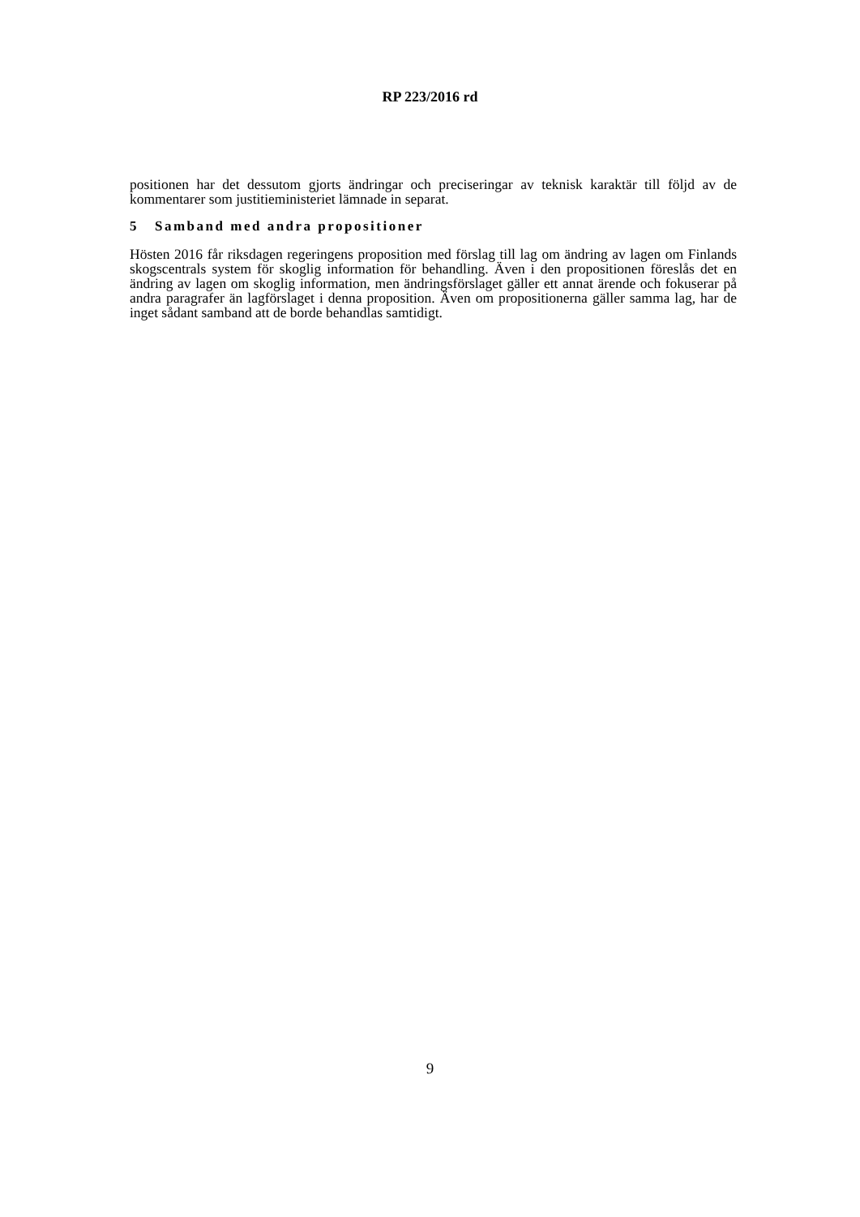RP 223/2016 rd
positionen har det dessutom gjorts ändringar och preciseringar av teknisk karaktär till följd av de kommentarer som justitieministeriet lämnade in separat.
5 Samband med andra propositioner
Hösten 2016 får riksdagen regeringens proposition med förslag till lag om ändring av lagen om Finlands skogscentrals system för skoglig information för behandling. Även i den propositionen föreslås det en ändring av lagen om skoglig information, men ändringsförslaget gäller ett annat ärende och fokuserar på andra paragrafer än lagförslaget i denna proposition. Även om propositionerna gäller samma lag, har de inget sådant samband att de borde behandlas samtidigt.
9